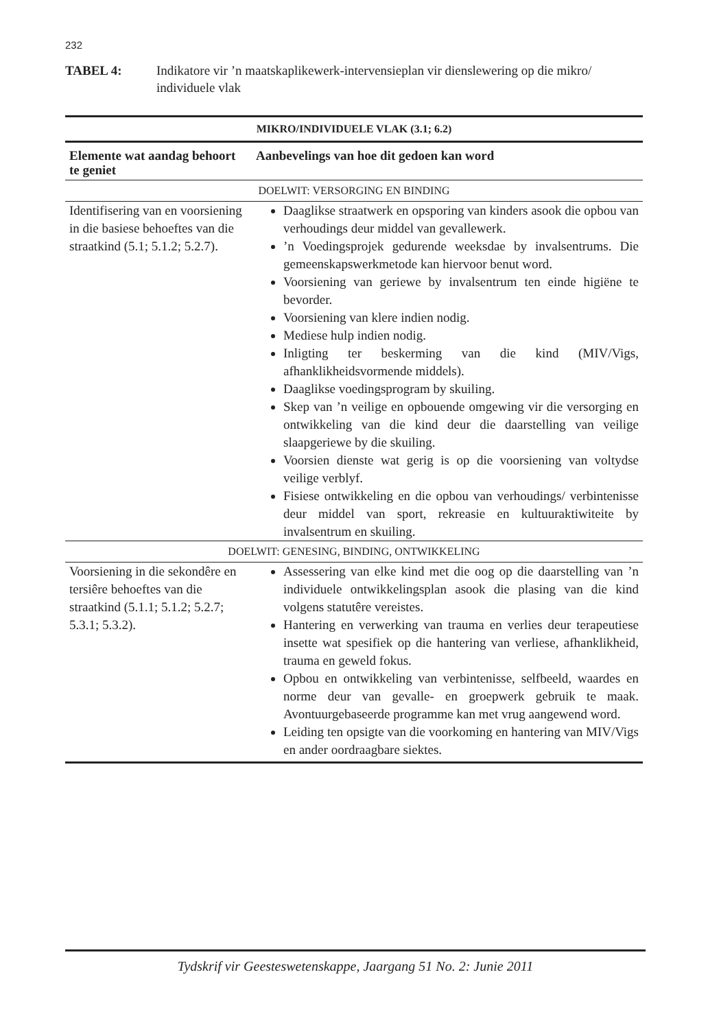232
TABEL 4: Indikatore vir ’n maatskaplikewerk-intervensieplan vir dienslewering op die mikro/ individuele vlak
| MIKRO/INDIVIDUELE VLAK (3.1; 6.2) | |
| --- | --- |
| Elemente wat aandag behoort te geniet | Aanbevelings van hoe dit gedoen kan word |
| DOELWIT: VERSORGING EN BINDING | |
| Identifisering van en voorsiening in die basiese behoeftes van die straatkind (5.1; 5.1.2; 5.2.7). | Daaglikse straatwerk en opsporing van kinders asook die opbou van verhoudings deur middel van gevallewerk. ’n Voedingsprojek gedurende weeksdae by invalsentrums. Die gemeenskapswerkmetode kan hiervoor benut word. Voorsiening van geriewe by invalsentrum ten einde higiëne te bevorder. Voorsiening van klere indien nodig. Mediese hulp indien nodig. Inligting ter beskerming van die kind (MIV/Vigs, afhanklikheidsvormende middels). Daaglikse voedingsprogram by skuiling. Skep van ’n veilige en opbouende omgewing vir die versorging en ontwikkeling van die kind deur die daarstelling van veilige slaapgeriewe by die skuiling. Voorsien dienste wat gerig is op die voorsiening van voltydse veilige verblyf. Fisiese ontwikkeling en die opbou van verhoudings/ verbintenisse deur middel van sport, rekreasie en kultuuraktiwiteite by invalsentrum en skuiling. |
| DOELWIT: GENESING, BINDING, ONTWIKKELING | |
| Voorsiening in die sekondêre en tersiêre behoeftes van die straatkind (5.1.1; 5.1.2; 5.2.7; 5.3.1; 5.3.2). | Assessering van elke kind met die oog op die daarstelling van ’n individuele ontwikkelingsplan asook die plasing van die kind volgens statutêre vereistes. Hantering en verwerking van trauma en verlies deur terapeutiese insette wat spesifiek op die hantering van verliese, afhanklikheid, trauma en geweld fokus. Opbou en ontwikkeling van verbintenisse, selfbeeld, waardes en norme deur van gevalle- en groepwerk gebruik te maak. Avontuurgebaseerde programme kan met vrug aangewend word. Leiding ten opsigte van die voorkoming en hantering van MIV/Vigs en ander oordraagbare siektes. |
Tydskrif vir Geesteswetenskappe, Jaargang 51 No. 2: Junie 2011